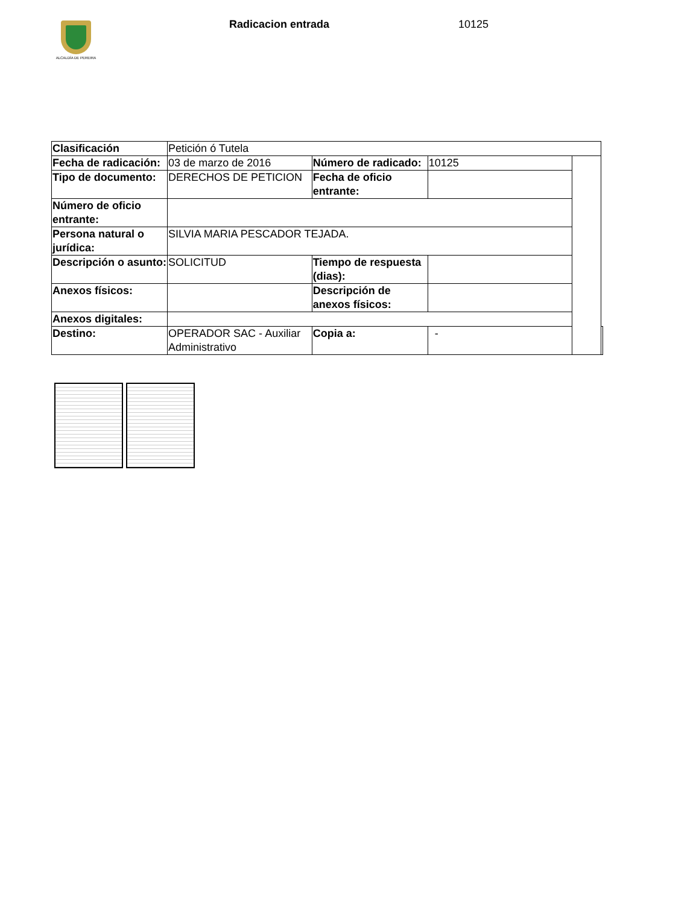ALCALDÍA DE PEREIRA Radicacion entrada 10125
| Clasificación | Petición ó Tutela | | | | |
| Fecha de radicación: | 03 de marzo de 2016 | Número de radicado: | 10125 | | |
| Tipo de documento: | DERECHOS DE PETICION | Fecha de oficio entrante: | | | |
| Número de oficio entrante: | | | | | |
| Persona natural o jurídica: | SILVIA MARIA PESCADOR TEJADA. | | | | |
| Descripción o asunto: | SOLICITUD | Tiempo de respuesta (dias): | | | |
| Anexos físicos: | | Descripción de anexos físicos: | | | |
| Anexos digitales: | | | | | |
| Destino: | OPERADOR SAC - Auxiliar Administrativo | Copia a: | - | | |